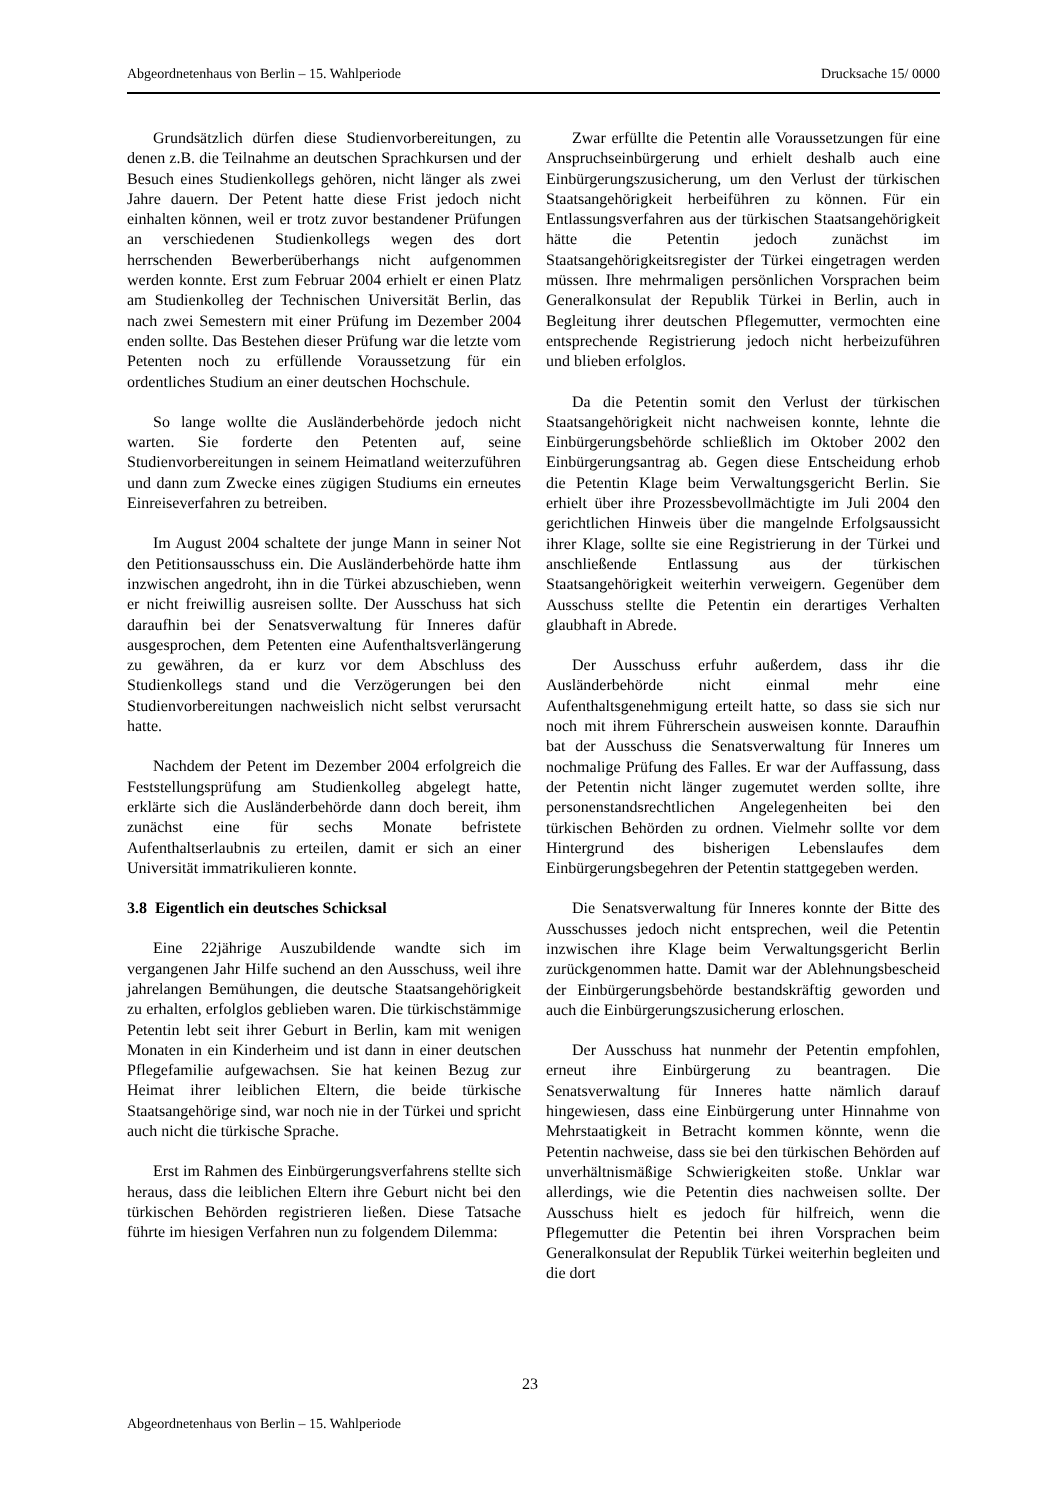Abgeordnetenhaus von Berlin – 15. Wahlperiode Drucksache 15/ 0000
Grundsätzlich dürfen diese Studienvorbereitungen, zu denen z.B. die Teilnahme an deutschen Sprachkursen und der Besuch eines Studienkollegs gehören, nicht länger als zwei Jahre dauern. Der Petent hatte diese Frist jedoch nicht einhalten können, weil er trotz zuvor bestandener Prüfungen an verschiedenen Studienkollegs wegen des dort herrschenden Bewerberüberhangs nicht aufgenommen werden konnte. Erst zum Februar 2004 erhielt er einen Platz am Studienkolleg der Technischen Universität Berlin, das nach zwei Semestern mit einer Prüfung im Dezember 2004 enden sollte. Das Bestehen dieser Prüfung war die letzte vom Petenten noch zu erfüllende Voraussetzung für ein ordentliches Studium an einer deutschen Hochschule.
So lange wollte die Ausländerbehörde jedoch nicht warten. Sie forderte den Petenten auf, seine Studienvorbereitungen in seinem Heimatland weiterzuführen und dann zum Zwecke eines zügigen Studiums ein erneutes Einreiseverfahren zu betreiben.
Im August 2004 schaltete der junge Mann in seiner Not den Petitionsausschuss ein. Die Ausländerbehörde hatte ihm inzwischen angedroht, ihn in die Türkei abzuschieben, wenn er nicht freiwillig ausreisen sollte. Der Ausschuss hat sich daraufhin bei der Senatsverwaltung für Inneres dafür ausgesprochen, dem Petenten eine Aufenthaltsverlängerung zu gewähren, da er kurz vor dem Abschluss des Studienkollegs stand und die Verzögerungen bei den Studienvorbereitungen nachweislich nicht selbst verursacht hatte.
Nachdem der Petent im Dezember 2004 erfolgreich die Feststellungsprüfung am Studienkolleg abgelegt hatte, erklärte sich die Ausländerbehörde dann doch bereit, ihm zunächst eine für sechs Monate befristete Aufenthaltserlaubnis zu erteilen, damit er sich an einer Universität immatrikulieren konnte.
3.8 Eigentlich ein deutsches Schicksal
Eine 22jährige Auszubildende wandte sich im vergangenen Jahr Hilfe suchend an den Ausschuss, weil ihre jahrelangen Bemühungen, die deutsche Staatsangehörigkeit zu erhalten, erfolglos geblieben waren. Die türkischstämmige Petentin lebt seit ihrer Geburt in Berlin, kam mit wenigen Monaten in ein Kinderheim und ist dann in einer deutschen Pflegefamilie aufgewachsen. Sie hat keinen Bezug zur Heimat ihrer leiblichen Eltern, die beide türkische Staatsangehörige sind, war noch nie in der Türkei und spricht auch nicht die türkische Sprache.
Erst im Rahmen des Einbürgerungsverfahrens stellte sich heraus, dass die leiblichen Eltern ihre Geburt nicht bei den türkischen Behörden registrieren ließen. Diese Tatsache führte im hiesigen Verfahren nun zu folgendem Dilemma:
Zwar erfüllte die Petentin alle Voraussetzungen für eine Anspruchseinbürgerung und erhielt deshalb auch eine Einbürgerungszusicherung, um den Verlust der türkischen Staatsangehörigkeit herbeiführen zu können. Für ein Entlassungsverfahren aus der türkischen Staatsangehörigkeit hätte die Petentin jedoch zunächst im Staatsangehörigkeitsregister der Türkei eingetragen werden müssen. Ihre mehrmaligen persönlichen Vorsprachen beim Generalkonsulat der Republik Türkei in Berlin, auch in Begleitung ihrer deutschen Pflegemutter, vermochten eine entsprechende Registrierung jedoch nicht herbeizuführen und blieben erfolglos.
Da die Petentin somit den Verlust der türkischen Staatsangehörigkeit nicht nachweisen konnte, lehnte die Einbürgerungsbehörde schließlich im Oktober 2002 den Einbürgerungsantrag ab. Gegen diese Entscheidung erhob die Petentin Klage beim Verwaltungsgericht Berlin. Sie erhielt über ihre Prozessbevollmächtigte im Juli 2004 den gerichtlichen Hinweis über die mangelnde Erfolgsaussicht ihrer Klage, sollte sie eine Registrierung in der Türkei und anschließende Entlassung aus der türkischen Staatsangehörigkeit weiterhin verweigern. Gegenüber dem Ausschuss stellte die Petentin ein derartiges Verhalten glaubhaft in Abrede.
Der Ausschuss erfuhr außerdem, dass ihr die Ausländerbehörde nicht einmal mehr eine Aufenthaltsgenehmigung erteilt hatte, so dass sie sich nur noch mit ihrem Führerschein ausweisen konnte. Daraufhin bat der Ausschuss die Senatsverwaltung für Inneres um nochmalige Prüfung des Falles. Er war der Auffassung, dass der Petentin nicht länger zugemutet werden sollte, ihre personenstandsrechtlichen Angelegenheiten bei den türkischen Behörden zu ordnen. Vielmehr sollte vor dem Hintergrund des bisherigen Lebenslaufes dem Einbürgerungsbegehren der Petentin stattgegeben werden.
Die Senatsverwaltung für Inneres konnte der Bitte des Ausschusses jedoch nicht entsprechen, weil die Petentin inzwischen ihre Klage beim Verwaltungsgericht Berlin zurückgenommen hatte. Damit war der Ablehnungsbescheid der Einbürgerungsbehörde bestandskräftig geworden und auch die Einbürgerungszusicherung erloschen.
Der Ausschuss hat nunmehr der Petentin empfohlen, erneut ihre Einbürgerung zu beantragen. Die Senatsverwaltung für Inneres hatte nämlich darauf hingewiesen, dass eine Einbürgerung unter Hinnahme von Mehrstaatigkeit in Betracht kommen könnte, wenn die Petentin nachweise, dass sie bei den türkischen Behörden auf unverhältnismäßige Schwierigkeiten stoße. Unklar war allerdings, wie die Petentin dies nachweisen sollte. Der Ausschuss hielt es jedoch für hilfreich, wenn die Pflegemutter die Petentin bei ihren Vorsprachen beim Generalkonsulat der Republik Türkei weiterhin begleiten und die dort
23
Abgeordnetenhaus von Berlin – 15. Wahlperiode